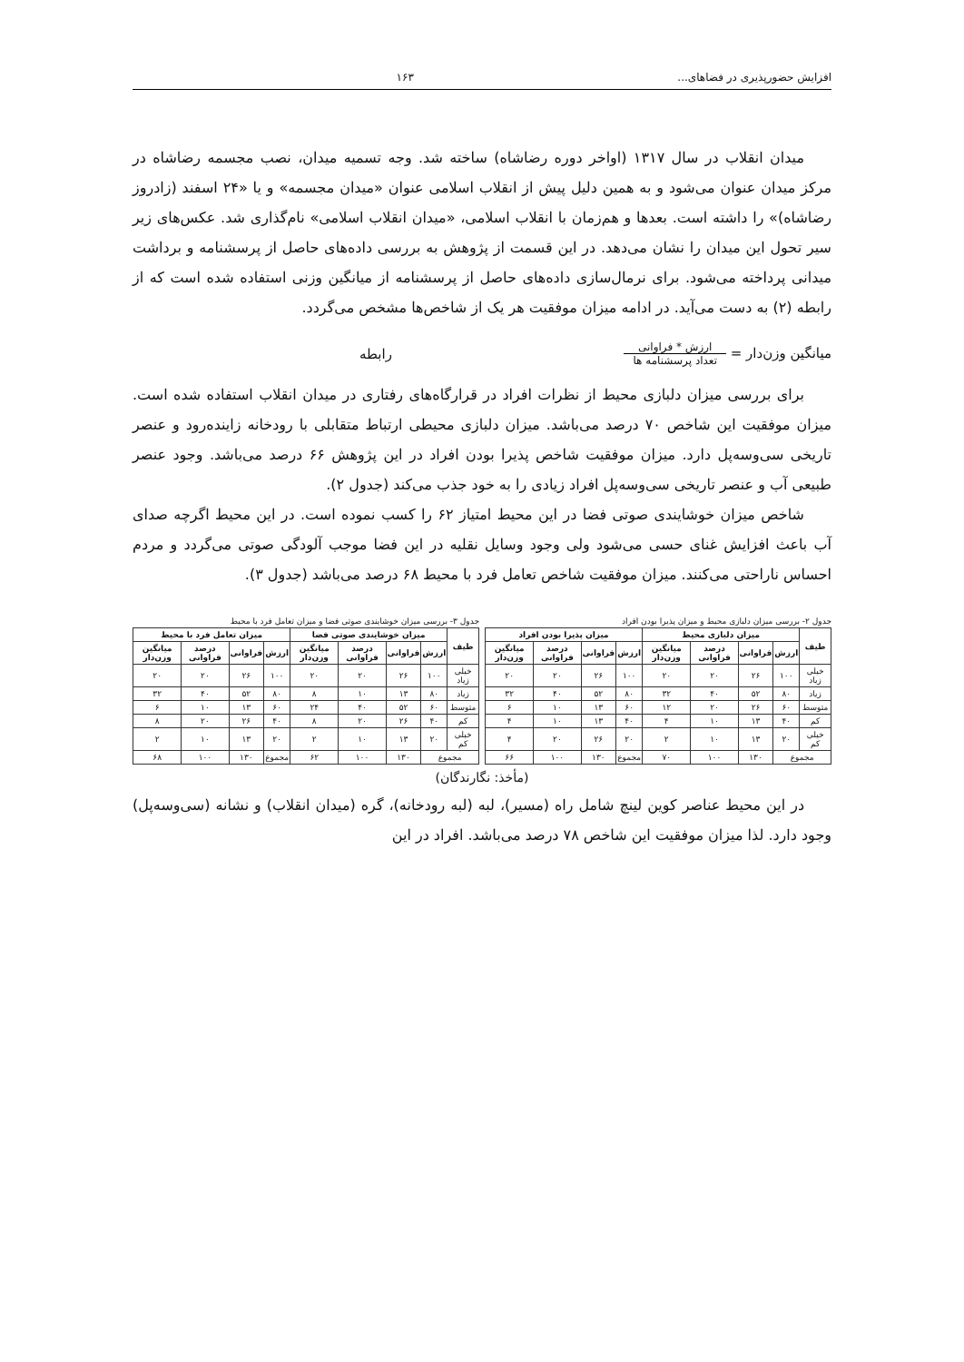افزایش حضورپذیری در فضاهای... ۱۶۳
میدان انقلاب در سال ۱۳۱۷ (اواخر دوره رضاشاه) ساخته شد. وجه تسمیه میدان، نصب مجسمه رضاشاه در مرکز میدان عنوان می‌شود و به همین دلیل پیش از انقلاب اسلامی عنوان «میدان مجسمه» و یا «۲۴ اسفند (زادروز رضاشاه)» را داشته است. بعدها و هم‌زمان با انقلاب اسلامی، «میدان انقلاب اسلامی» نام‌گذاری شد. عکس‌های زیر سیر تحول این میدان را نشان می‌دهد. در این قسمت از پژوهش به بررسی داده‌های حاصل از پرسشنامه و برداشت میدانی پرداخته می‌شود. برای نرمال‌سازی داده‌های حاصل از پرسشنامه از میانگین وزنی استفاده شده است که از رابطه (۲) به دست می‌آید. در ادامه میزان موفقیت هر یک از شاخص‌ها مشخص می‌گردد.
میانگین وزن‌دار = ارزش * فراوانی تعداد پرسشنامه ها رابطه
برای بررسی میزان دلبازی محیط از نظرات افراد در قرارگاه‌های رفتاری در میدان انقلاب استفاده شده است. میزان موفقیت این شاخص ۷۰ درصد می‌باشد. میزان دلبازی محیطی ارتباط متقابلی با رودخانه زاینده‌رود و عنصر تاریخی سی‌وسه‌پل دارد. میزان موفقیت شاخص پذیرا بودن افراد در این پژوهش ۶۶ درصد می‌باشد. وجود عنصر طبیعی آب و عنصر تاریخی سی‌وسه‌پل افراد زیادی را به خود جذب می‌کند (جدول ۲).
شاخص میزان خوشایندی صوتی فضا در این محیط امتیاز ۶۲ را کسب نموده است. در این محیط اگرچه صدای آب باعث افزایش غنای حسی می‌شود ولی وجود وسایل نقلیه در این فضا موجب آلودگی صوتی می‌گردد و مردم احساس ناراحتی می‌کنند. میزان موفقیت شاخص تعامل فرد با محیط ۶۸ درصد می‌باشد (جدول ۳).
جدول ۲- بررسی میزان دلبازی محیط و میزان پذیرا بودن افراد
| طیف | میزان دلبازی محیط | | | | میزان پذیرا بودن افراد | | | |
| --- | --- | --- | --- | --- | --- | --- | --- | --- |
| | ارزش | فراوانی | درصد فراوانی | میانگین وزن‌دار | ارزش | فراوانی | درصد فراوانی | میانگین وزن‌دار |
| خیلی زیاد | ۱۰۰ | ۲۶ | ۲۰ | ۲۰ | ۱۰۰ | ۲۶ | ۲۰ | ۲۰ |
| زیاد | ۸۰ | ۵۲ | ۴۰ | ۳۲ | ۸۰ | ۵۲ | ۴۰ | ۳۲ |
| متوسط | ۶۰ | ۲۶ | ۲۰ | ۱۲ | ۶۰ | ۱۳ | ۱۰ | ۶ |
| کم | ۴۰ | ۱۳ | ۱۰ | ۴ | ۴۰ | ۱۳ | ۱۰ | ۴ |
| خیلی کم | ۲۰ | ۱۳ | ۱۰ | ۲ | ۲۰ | ۲۶ | ۲۰ | ۴ |
| مجموع | | ۱۳۰ | ۱۰۰ | ۷۰ | مجموع | ۱۳۰ | ۱۰۰ | ۶۶ |
جدول ۳- بررسی میزان خوشایندی صوتی فضا و میزان تعامل فرد با محیط
| طیف | میزان خوشایندی صوتی فضا | | | | میزان تعامل فرد با محیط | | | |
| --- | --- | --- | --- | --- | --- | --- | --- | --- |
| | ارزش | فراوانی | درصد فراوانی | میانگین وزن‌دار | ارزش | فراوانی | درصد فراوانی | میانگین وزن‌دار |
| خیلی زیاد | ۱۰۰ | ۲۶ | ۲۰ | ۲۰ | ۱۰۰ | ۲۶ | ۲۰ | ۲۰ |
| زیاد | ۸۰ | ۱۳ | ۱۰ | ۸ | ۸۰ | ۵۲ | ۴۰ | ۳۲ |
| متوسط | ۶۰ | ۵۲ | ۴۰ | ۲۴ | ۶۰ | ۱۳ | ۱۰ | ۶ |
| کم | ۴۰ | ۲۶ | ۲۰ | ۸ | ۴۰ | ۲۶ | ۲۰ | ۸ |
| خیلی کم | ۲۰ | ۱۳ | ۱۰ | ۲ | ۲۰ | ۱۳ | ۱۰ | ۲ |
| مجموع | | ۱۳۰ | ۱۰۰ | ۶۲ | مجموع | ۱۳۰ | ۱۰۰ | ۶۸ |
(مأخذ: نگارندگان)
در این محیط عناصر کوین لینچ شامل راه (مسیر)، لبه (لبه رودخانه)، گره (میدان انقلاب) و نشانه (سی‌وسه‌پل) وجود دارد. لذا میزان موفقیت این شاخص ۷۸ درصد می‌باشد. افراد در این